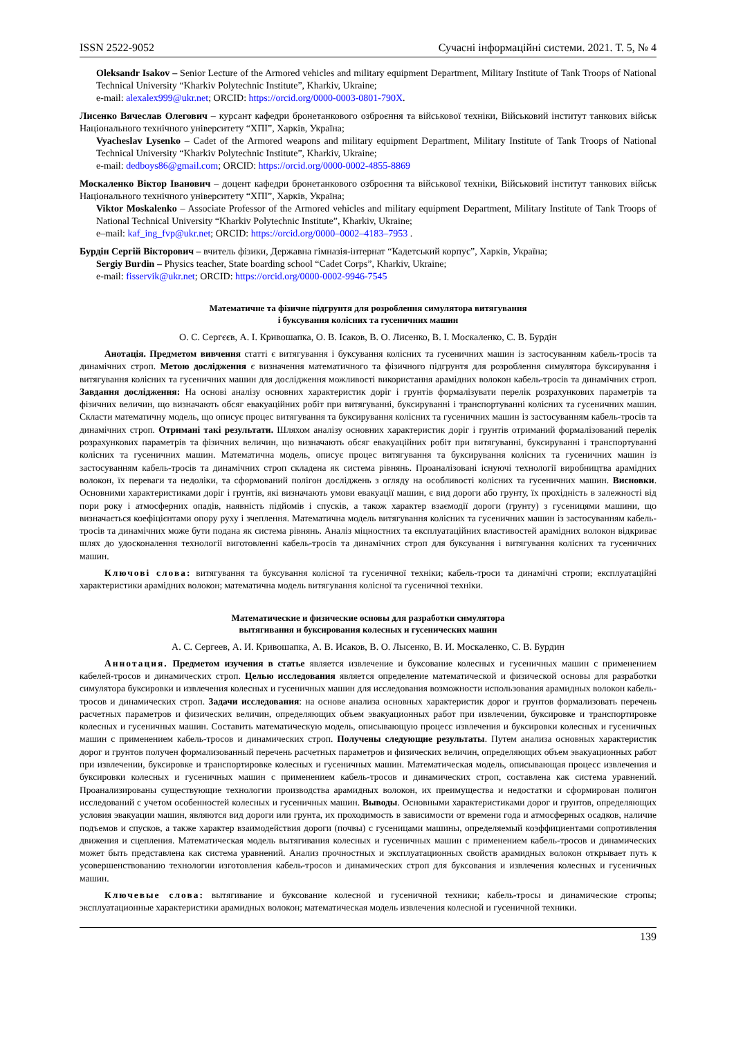ISSN 2522-9052 Сучасні інформаційні системи. 2021. Т. 5, № 4
Oleksandr Isakov – Senior Lecture of the Armored vehicles and military equipment Department, Military Institute of Tank Troops of National Technical University “Kharkiv Polytechnic Institute”, Kharkiv, Ukraine;
e-mail: alexalex999@ukr.net; ORCID: https://orcid.org/0000-0003-0801-790X.
Лисенко Вячеслав Олегович – курсант кафедри бронетанкового озброєння та військової техніки, Військовий інститут танкових військ Національного технічного університету “ХПІ”, Харків, Україна;
Vyacheslav Lysenko – Cadet of the Armored weapons and military equipment Department, Military Institute of Tank Troops of National Technical University “Kharkiv Polytechnic Institute”, Kharkiv, Ukraine;
e-mail: dedboys86@gmail.com; ORCID: https://orcid.org/0000-0002-4855-8869
Москаленко Віктор Іванович – доцент кафедри бронетанкового озброєння та військової техніки, Військовий інститут танкових військ Національного технічного університету “ХПІ”, Харків, Україна;
Viktor Moskalenko – Associate Professor of the Armored vehicles and military equipment Department, Military Institute of Tank Troops of National Technical University “Kharkiv Polytechnic Institute”, Kharkiv, Ukraine;
e–mail: kaf_ing_fvp@ukr.net; ORCID: https://orcid.org/0000–0002–4183–7953 .
Бурдін Сергій Вікторович – вчитель фізики, Державна гімназія-інтернат “Кадетський корпус”, Харків, Україна;
Sergiy Burdin – Physics teacher, State boarding school “Cadet Corps”, Kharkiv, Ukraine;
e-mail: fisservik@ukr.net; ORCID: https://orcid.org/0000-0002-9946-7545
Математичне та фізичне підгрунтя для розроблення симулятора витягування
і буксування колісних та гусеничних машин
О. С. Сергєєв, А. І. Кривошапка, О. В. Ісаков, В. О. Лисенко, В. І. Москаленко, С. В. Бурдін
Анотація. Предметом вивчення статті є витягування і буксування колісних та гусеничних машин із застосуванням кабель-тросів та динамічних строп. Метою дослідження є визначення математичного та фізичного підгрунтя для розроблення симулятора буксирування і витягування колісних та гусеничних машин для дослідження можливості використання арамідних волокон кабель-тросів та динамічних строп. Завдання дослідження: На основі аналізу основних характеристик доріг і грунтів формалізувати перелік розрахункових параметрів та фізичних величин, що визначають обсяг евакуаційних робіт при витягуванні, буксируванні і транспортуванні колісних та гусеничних машин. Скласти математичну модель, що описує процес витягування та буксирування колісних та гусеничних машин із застосуванням кабель-тросів та динамічних строп. Отримані такі результати. Шляхом аналізу основних характеристик доріг і грунтів отриманий формалізований перелік розрахункових параметрів та фізичних величин, що визначають обсяг евакуаційних робіт при витягуванні, буксируванні і транспортуванні колісних та гусеничних машин. Математична модель, описує процес витягування та буксирування колісних та гусеничних машин із застосуванням кабель-тросів та динамічних строп складена як система рівнянь. Проаналізовані існуючі технології виробництва арамідних волокон, їх переваги та недоліки, та сформований полігон досліджень з огляду на особливості колісних та гусеничних машин. Висновки. Основними характеристиками доріг і грунтів, які визначають умови евакуації машин, є вид дороги або грунту, їх прохідність в залежності від пори року і атмосферних опадів, наявність підйомів і спусків, а також характер взаємодії дороги (грунту) з гусеницями машини, що визначається коефіцієнтами опору руху і зчеплення. Математична модель витягування колісних та гусеничних машин із застосуванням кабель-тросів та динамічних може бути подана як система рівнянь. Аналіз міцностних та експлуатаційних властивостей арамідних волокон відкриває шлях до удосконалення технології виготовленні кабель-тросів та динамічних строп для буксування і витягування колісних та гусеничних машин.
Ключові слова: витягування та буксування колісної та гусеничної техніки; кабель-троси та динамічні стропи; експлуатаційні характеристики арамідних волокон; математична модель витягування колісної та гусеничної техніки.
Математические и физические основы для разработки симулятора
вытягивания и буксирования колесных и гусенических машин
А. С. Сергеев, А. И. Кривошапка, А. В. Исаков, В. О. Лысенко, В. И. Москаленко, С. В. Бурдин
Аннотация. Предметом изучения в статье является извлечение и буксование колесных и гусеничных машин с применением кабелей-тросов и динамических строп. Целью исследования является определение математической и физической основы для разработки симулятора буксировки и извлечения колесных и гусеничных машин для исследования возможности использования арамидных волокон кабель-тросов и динамических строп. Задачи исследования: на основе анализа основных характеристик дорог и грунтов формализовать перечень расчетных параметров и физических величин, определяющих объем эвакуационных работ при извлечении, буксировке и транспортировке колесных и гусеничных машин. Составить математическую модель, описывающую процесс извлечения и буксировки колесных и гусеничных машин с применением кабель-тросов и динамических строп. Получены следующие результаты. Путем анализа основных характеристик дорог и грунтов получен формализованный перечень расчетных параметров и физических величин, определяющих объем эвакуационных работ при извлечении, буксировке и транспортировке колесных и гусеничных машин. Математическая модель, описывающая процесс извлечения и буксировки колесных и гусеничных машин с применением кабель-тросов и динамических строп, составлена как система уравнений. Проанализированы существующие технологии производства арамидных волокон, их преимущества и недостатки и сформирован полигон исследований с учетом особенностей колесных и гусеничных машин. Выводы. Основными характеристиками дорог и грунтов, определяющих условия эвакуации машин, являются вид дороги или грунта, их проходимость в зависимости от времени года и атмосферных осадков, наличие подъемов и спусков, а также характер взаимодействия дороги (почвы) с гусеницами машины, определяемый коэффициентами сопротивления движения и сцепления. Математическая модель вытягивания колесных и гусеничных машин с применением кабель-тросов и динамических может быть представлена как система уравнений. Анализ прочностных и эксплуатационных свойств арамидных волокон открывает путь к усовершенствованию технологии изготовления кабель-тросов и динамических строп для буксования и извлечения колесных и гусеничных машин.
Ключевые слова: вытягивание и буксование колесной и гусеничной техники; кабель-тросы и динамические стропы; эксплуатационные характеристики арамидных волокон; математическая модель извлечения колесной и гусеничной техники.
139